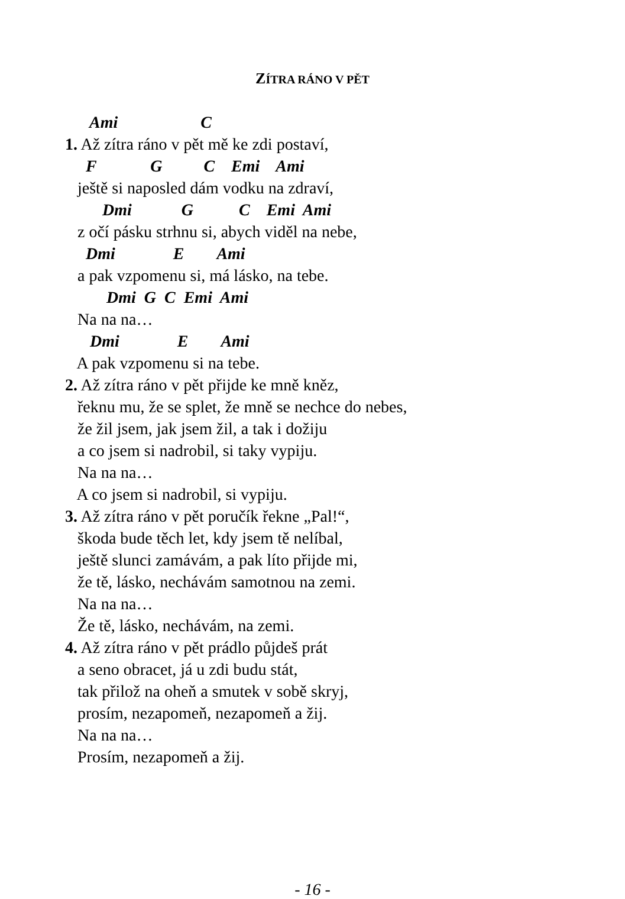ZÍTRA RÁNO V PĚT
Ami C
1. Až zítra ráno v pět mě ke zdi postaví,
F G C Emi Ami
ještě si naposled dám vodku na zdraví,
Dmi G C Emi Ami
z očí pásku strhnu si, abych viděl na nebe,
Dmi E Ami
a pak vzpomenu si, má lásko, na tebe.
Dmi G C Emi Ami
Na na na…
Dmi E Ami
A pak vzpomenu si na tebe.
2. Až zítra ráno v pět přijde ke mně kněz,
řeknu mu, že se splet, že mně se nechce do nebes,
že žil jsem, jak jsem žil, a tak i dožiju
a co jsem si nadrobil, si taky vypiju.
Na na na…
A co jsem si nadrobil, si vypiju.
3. Až zítra ráno v pět poručík řekne „Pal!“,
škoda bude těch let, kdy jsem tě nelíbal,
ještě slunci zamávám, a pak líto přijde mi,
že tě, lásko, nechávám samotnou na zemi.
Na na na…
Že tě, lásko, nechávám, na zemi.
4. Až zítra ráno v pět prádlo půjdeš prát
a seno obracet, já u zdi budu stát,
tak přilož na oheň a smutek v sobě skryj,
prosím, nezapomeň, nezapomeň a žij.
Na na na…
Prosím, nezapomeň a žij.
- 16 -